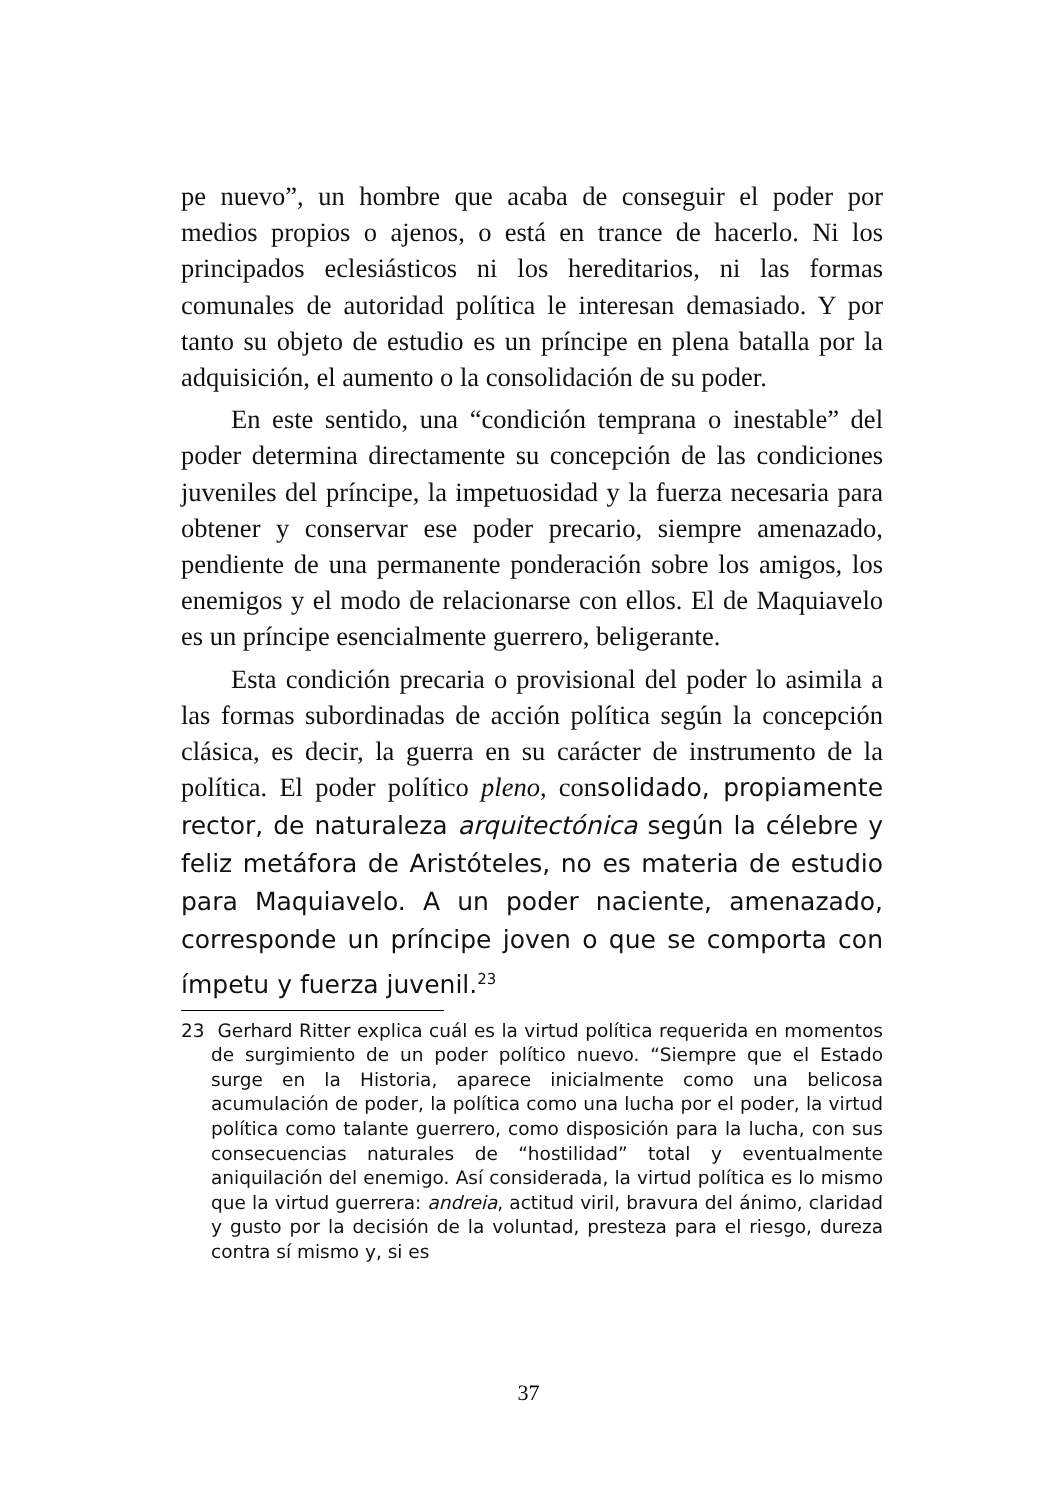pe nuevo”, un hombre que acaba de conseguir el poder por medios propios o ajenos, o está en trance de hacerlo. Ni los principados eclesiásticos ni los hereditarios, ni las formas comunales de autoridad política le interesan demasiado. Y por tanto su objeto de estudio es un príncipe en plena batalla por la adquisición, el aumento o la consolidación de su poder.
En este sentido, una “condición temprana o inestable” del poder determina directamente su concepción de las condiciones juveniles del príncipe, la impetuosidad y la fuerza necesaria para obtener y conservar ese poder precario, siempre amenazado, pendiente de una permanente ponderación sobre los amigos, los enemigos y el modo de relacionarse con ellos. El de Maquiavelo es un príncipe esencialmente guerrero, beligerante.
Esta condición precaria o provisional del poder lo asimila a las formas subordinadas de acción política según la concepción clásica, es decir, la guerra en su carácter de instrumento de la política. El poder político pleno, consolidado, propiamente rector, de naturaleza arquitectónica según la célebre y feliz metáfora de Aristóteles, no es materia de estudio para Maquiavelo. A un poder naciente, amenazado, corresponde un príncipe joven o que se comporta con ímpetu y fuerza juvenil.<sup>23</sup>
23 Gerhard Ritter explica cuál es la virtud política requerida en momentos de surgimiento de un poder político nuevo. “Siempre que el Estado surge en la Historia, aparece inicialmente como una belicosa acumulación de poder, la política como una lucha por el poder, la virtud política como talante guerrero, como disposición para la lucha, con sus consecuencias naturales de “hostilidad” total y eventualmente aniquilación del enemigo. Así considerada, la virtud política es lo mismo que la virtud guerrera: andreia, actitud viril, bravura del ánimo, claridad y gusto por la decisión de la voluntad, presteza para el riesgo, dureza contra sí mismo y, si es
37